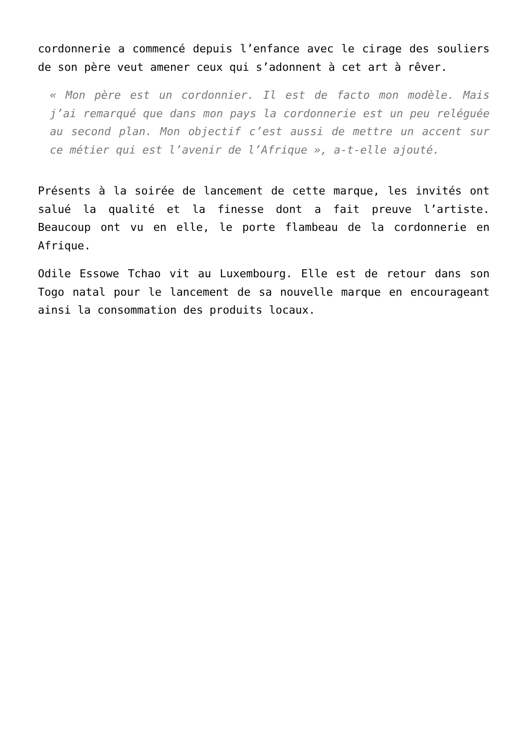cordonnerie a commencé depuis l’enfance avec le cirage des souliers de son père veut amener ceux qui s’adonnent à cet art à rêver.
« Mon père est un cordonnier. Il est de facto mon modèle. Mais j’ai remarqué que dans mon pays la cordonnerie est un peu reléguée au second plan. Mon objectif c’est aussi de mettre un accent sur ce métier qui est l’avenir de l’Afrique », a-t-elle ajouté.
Présents à la soirée de lancement de cette marque, les invités ont salué la qualité et la finesse dont a fait preuve l’artiste. Beaucoup ont vu en elle, le porte flambeau de la cordonnerie en Afrique.
Odile Essowe Tchao vit au Luxembourg. Elle est de retour dans son Togo natal pour le lancement de sa nouvelle marque en encourageant ainsi la consommation des produits locaux.